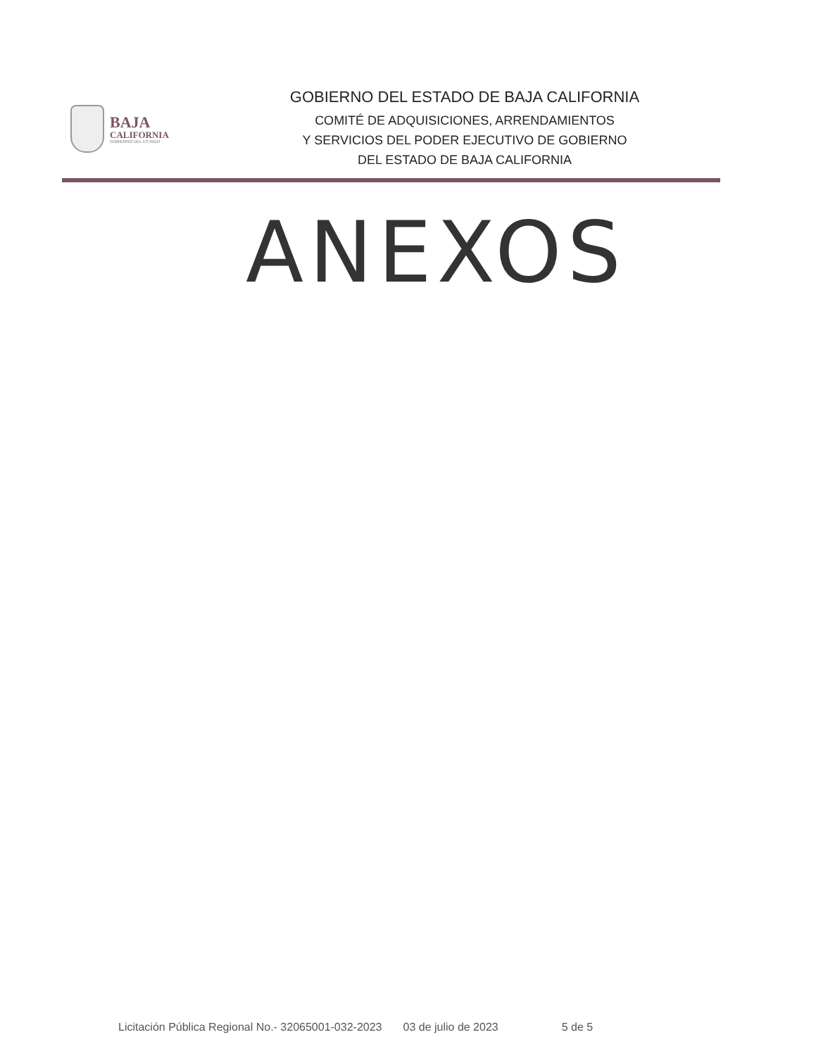BAJA
CALIFORNIA
GOBIERNO DEL ESTADO
GOBIERNO DEL ESTADO DE BAJA CALIFORNIA
COMITÉ DE ADQUISICIONES, ARRENDAMIENTOS
Y SERVICIOS DEL PODER EJECUTIVO DE GOBIERNO
DEL ESTADO DE BAJA CALIFORNIA
ANEXOS
Licitación Pública Regional No.- 32065001-032-2023 03 de julio de 2023 5 de 5